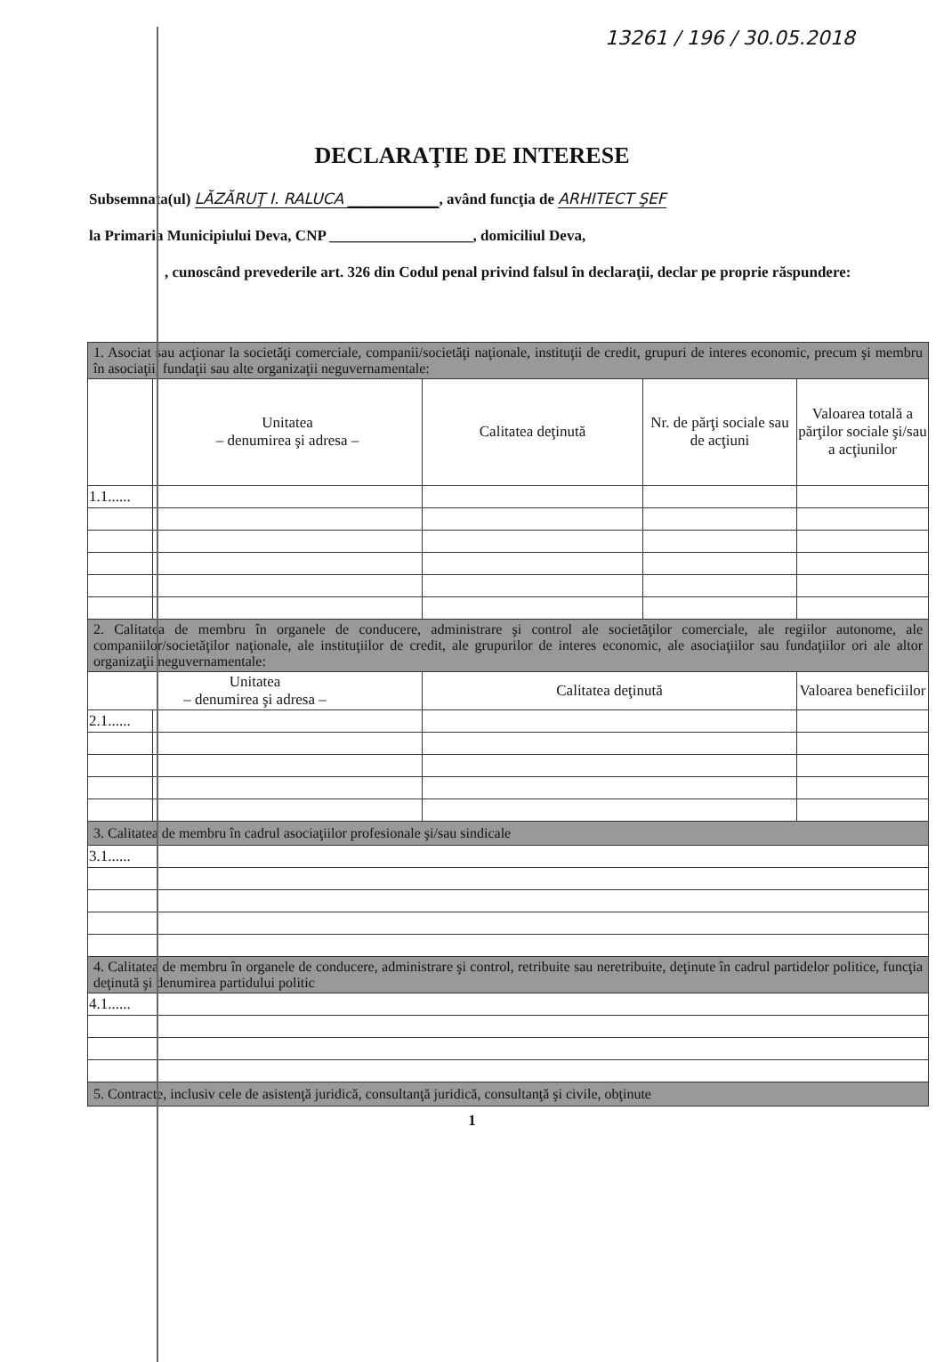13261 / 196 / 30.05.2018
DECLARAŢIE DE INTERESE
Subsemnata(ul) LĂZĂRUŢ I. RALUCA ____________, având funcţia de ARHITECT ŞEF
la Primaria Municipiului Deva, CNP ___________________, domiciliul Deva,
, cunoscând prevederile art. 326 din Codul penal privind falsul în declaraţii, declar pe proprie răspundere:
| 1. Asociat sau acţionar la societăţi comerciale, companii/societăţi naţionale, instituţii de credit, grupuri de interes economic, precum şi membru în asociaţii, fundaţii sau alte organizaţii neguvernamentale: | | | | |
| | Unitatea – denumirea şi adresa – | Calitatea deţinută | Nr. de părţi sociale sau de acţiuni | Valoarea totală a părţilor sociale şi/sau a acţiunilor |
| 1.1...... | | | | |
| 2. Calitatea de membru în organele de conducere, administrare şi control ale societăţilor comerciale, ale regiilor autonome, ale companiilor/societăţilor naţionale, ale instituţiilor de credit, ale grupurilor de interes economic, ale asociaţiilor sau fundaţiilor ori ale altor organizaţii neguvernamentale: | | | | |
| Unitatea – denumirea şi adresa – | | Calitatea deţinută | | Valoarea beneficiilor |
| 2.1...... | | | | |
| 3. Calitatea de membru în cadrul asociaţiilor profesionale şi/sau sindicale | | | | |
| 3.1...... | | | | |
| 4. Calitatea de membru în organele de conducere, administrare şi control, retribuite sau neretribuite, deţinute în cadrul partidelor politice, funcţia deţinută şi denumirea partidului politic | | | | |
| 4.1...... | | | | |
| 5. Contracte, inclusiv cele de asistenţă juridică, consultanţă juridică, consultanţă şi civile, obţinute | | | | |
1